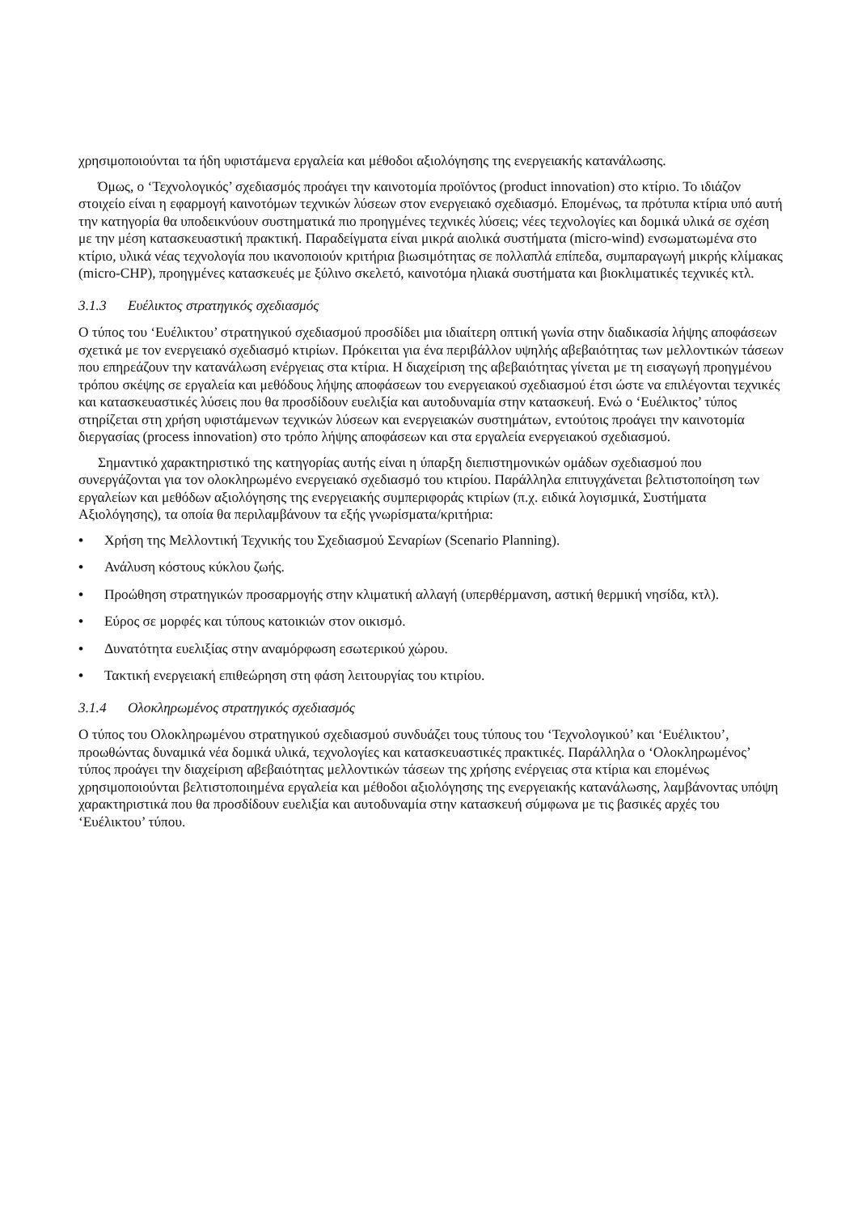χρησιμοποιούνται τα ήδη υφιστάμενα εργαλεία και μέθοδοι αξιολόγησης της ενεργειακής κατανάλωσης.
Όμως, ο ‘Τεχνολογικός’ σχεδιασμός προάγει την καινοτομία προϊόντος (product innovation) στο κτίριο. Το ιδιάζον στοιχείο είναι η εφαρμογή καινοτόμων τεχνικών λύσεων στον ενεργειακό σχεδιασμό. Επομένως, τα πρότυπα κτίρια υπό αυτή την κατηγορία θα υποδεικνύουν συστηματικά πιο προηγμένες τεχνικές λύσεις; νέες τεχνολογίες και δομικά υλικά σε σχέση με την μέση κατασκευαστική πρακτική. Παραδείγματα είναι μικρά αιολικά συστήματα (micro-wind) ενσωματωμένα στο κτίριο, υλικά νέας τεχνολογία που ικανοποιούν κριτήρια βιωσιμότητας σε πολλαπλά επίπεδα, συμπαραγωγή μικρής κλίμακας (micro-CHP), προηγμένες κατασκευές με ξύλινο σκελετό, καινοτόμα ηλιακά συστήματα και βιοκλιματικές τεχνικές κτλ.
3.1.3 Ευέλικτος στρατηγικός σχεδιασμός
Ο τύπος του ‘Ευέλικτου’ στρατηγικού σχεδιασμού προσδίδει μια ιδιαίτερη οπτική γωνία στην διαδικασία λήψης αποφάσεων σχετικά με τον ενεργειακό σχεδιασμό κτιρίων. Πρόκειται για ένα περιβάλλον υψηλής αβεβαιότητας των μελλοντικών τάσεων που επηρεάζουν την κατανάλωση ενέργειας στα κτίρια. Η διαχείριση της αβεβαιότητας γίνεται με τη εισαγωγή προηγμένου τρόπου σκέψης σε εργαλεία και μεθόδους λήψης αποφάσεων του ενεργειακού σχεδιασμού έτσι ώστε να επιλέγονται τεχνικές και κατασκευαστικές λύσεις που θα προσδίδουν ευελιξία και αυτοδυναμία στην κατασκευή. Ενώ ο ‘Ευέλικτος’ τύπος στηρίζεται στη χρήση υφιστάμενων τεχνικών λύσεων και ενεργειακών συστημάτων, εντούτοις προάγει την καινοτομία διεργασίας (process innovation) στο τρόπο λήψης αποφάσεων και στα εργαλεία ενεργειακού σχεδιασμού.
Σημαντικό χαρακτηριστικό της κατηγορίας αυτής είναι η ύπαρξη διεπιστημονικών ομάδων σχεδιασμού που συνεργάζονται για τον ολοκληρωμένο ενεργειακό σχεδιασμό του κτιρίου. Παράλληλα επιτυγχάνεται βελτιστοποίηση των εργαλείων και μεθόδων αξιολόγησης της ενεργειακής συμπεριφοράς κτιρίων (π.χ. ειδικά λογισμικά, Συστήματα Αξιολόγησης), τα οποία θα περιλαμβάνουν τα εξής γνωρίσματα/κριτήρια:
• Χρήση της Μελλοντική Τεχνικής του Σχεδιασμού Σεναρίων (Scenario Planning).
• Ανάλυση κόστους κύκλου ζωής.
• Προώθηση στρατηγικών προσαρμογής στην κλιματική αλλαγή (υπερθέρμανση, αστική θερμική νησίδα, κτλ).
• Εύρος σε μορφές και τύπους κατοικιών στον οικισμό.
• Δυνατότητα ευελιξίας στην αναμόρφωση εσωτερικού χώρου.
• Τακτική ενεργειακή επιθεώρηση στη φάση λειτουργίας του κτιρίου.
3.1.4 Ολοκληρωμένος στρατηγικός σχεδιασμός
Ο τύπος του Ολοκληρωμένου στρατηγικού σχεδιασμού συνδυάζει τους τύπους του ‘Τεχνολογικού’ και ‘Ευέλικτου’, προωθώντας δυναμικά νέα δομικά υλικά, τεχνολογίες και κατασκευαστικές πρακτικές. Παράλληλα ο ‘Ολοκληρωμένος’ τύπος προάγει την διαχείριση αβεβαιότητας μελλοντικών τάσεων της χρήσης ενέργειας στα κτίρια και επομένως χρησιμοποιούνται βελτιστοποιημένα εργαλεία και μέθοδοι αξιολόγησης της ενεργειακής κατανάλωσης, λαμβάνοντας υπόψη χαρακτηριστικά που θα προσδίδουν ευελιξία και αυτοδυναμία στην κατασκευή σύμφωνα με τις βασικές αρχές του ‘Ευέλικτου’ τύπου.